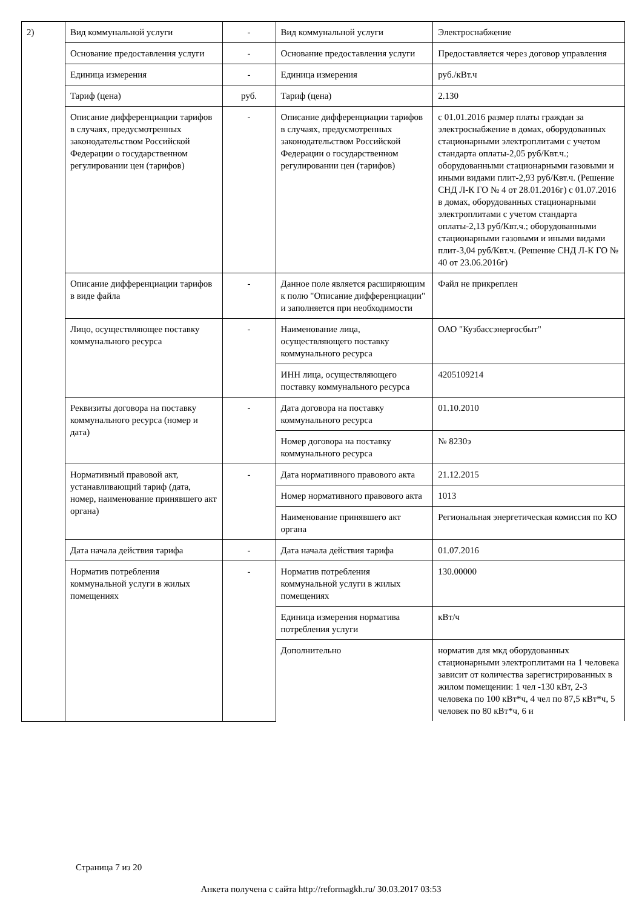| 2) | Вид коммунальной услуги | - | Вид коммунальной услуги | Электроснабжение |
| | Основание предоставления услуги | - | Основание предоставления услуги | Предоставляется через договор управления |
| | Единица измерения | - | Единица измерения | руб./кВт.ч |
| | Тариф (цена) | руб. | Тариф (цена) | 2.130 |
| | Описание дифференциации тарифов в случаях, предусмотренных законодательством Российской Федерации о государственном регулировании цен (тарифов) | - | Описание дифференциации тарифов в случаях, предусмотренных законодательством Российской Федерации о государственном регулировании цен (тарифов) | с 01.01.2016 размер платы граждан за электроснабжение в домах, оборудованных стационарными электроплитами с учетом стандарта оплаты-2,05 руб/Квт.ч.; оборудованными стационарными газовыми и иными видами плит-2,93 руб/Квт.ч. (Решение СНД Л-К ГО № 4 от 28.01.2016г) с 01.07.2016 в домах, оборудованных стационарными электроплитами с учетом стандарта оплаты-2,13 руб/Квт.ч.; оборудованными стационарными газовыми и иными видами плит-3,04 руб/Квт.ч. (Решение СНД Л-К ГО № 40 от 23.06.2016г) |
| | Описание дифференциации тарифов в виде файла | - | Данное поле является расширяющим к полю "Описание дифференциации" и заполняется при необходимости | Файл не прикреплен |
| | Лицо, осуществляющее поставку коммунального ресурса | - | Наименование лица, осуществляющего поставку коммунального ресурса | ОАО "Кузбассэнергосбыт" |
| | | | ИНН лица, осуществляющего поставку коммунального ресурса | 4205109214 |
| | Реквизиты договора на поставку коммунального ресурса (номер и дата) | - | Дата договора на поставку коммунального ресурса | 01.10.2010 |
| | | | Номер договора на поставку коммунального ресурса | № 8230э |
| | Нормативный правовой акт, устанавливающий тариф (дата, номер, наименование принявшего акт органа) | - | Дата нормативного правового акта | 21.12.2015 |
| | | | Номер нормативного правового акта | 1013 |
| | | | Наименование принявшего акт органа | Региональная энергетическая комиссия по КО |
| | Дата начала действия тарифа | - | Дата начала действия тарифа | 01.07.2016 |
| | Норматив потребления коммунальной услуги в жилых помещениях | - | Норматив потребления коммунальной услуги в жилых помещениях | 130.00000 |
| | | | Единица измерения норматива потребления услуги | кВт/ч |
| | | | Дополнительно | норматив для мкд оборудованных стационарными электроплитами на 1 человека зависит от количества зарегистрированных в жилом помещении: 1 чел -130 кВт, 2-3 человека по 100 кВт*ч, 4 чел по 87,5 кВт*ч, 5 человек по 80 кВт*ч, 6 и |
Страница 7 из 20
Анкета получена с сайта http://reformagkh.ru/ 30.03.2017 03:53